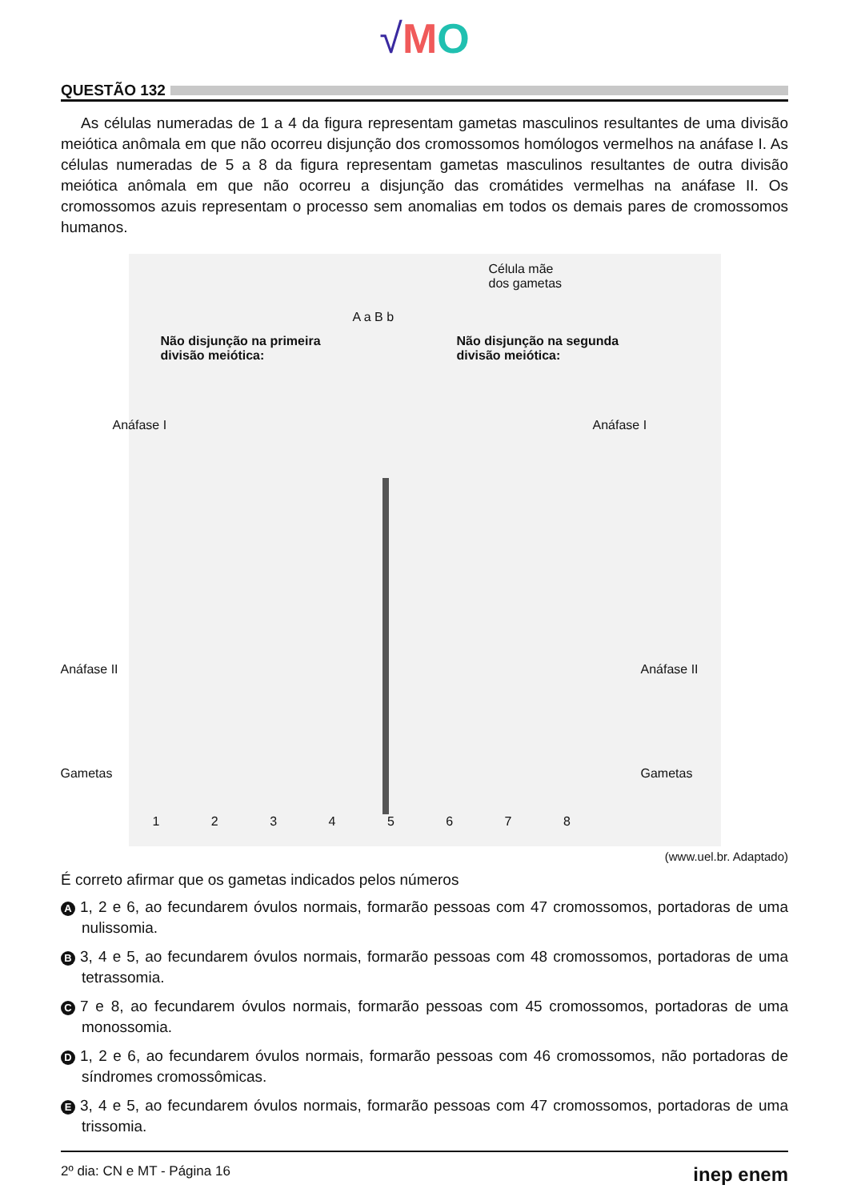√MO
QUESTÃO 132
As células numeradas de 1 a 4 da figura representam gametas masculinos resultantes de uma divisão meiótica anômala em que não ocorreu disjunção dos cromossomos homólogos vermelhos na anáfase I. As células numeradas de 5 a 8 da figura representam gametas masculinos resultantes de outra divisão meiótica anômala em que não ocorreu a disjunção das cromátides vermelhas na anáfase II. Os cromossomos azuis representam o processo sem anomalias em todos os demais pares de cromossomos humanos.
A a B b
Célula mãe
dos gametas
Não disjunção na primeira
divisão meiótica:
Não disjunção na segunda
divisão meiótica:
Anáfase I Anáfase I
Anáfase II Anáfase II
Gametas Gametas
1 2 3 4 5 6 7 8
(www.uel.br. Adaptado)
É correto afirmar que os gametas indicados pelos números
A 1, 2 e 6, ao fecundarem óvulos normais, formarão pessoas com 47 cromossomos, portadoras de uma nulissomia.
B 3, 4 e 5, ao fecundarem óvulos normais, formarão pessoas com 48 cromossomos, portadoras de uma tetrassomia.
C 7 e 8, ao fecundarem óvulos normais, formarão pessoas com 45 cromossomos, portadoras de uma monossomia.
D 1, 2 e 6, ao fecundarem óvulos normais, formarão pessoas com 46 cromossomos, não portadoras de síndromes cromossômicas.
E 3, 4 e 5, ao fecundarem óvulos normais, formarão pessoas com 47 cromossomos, portadoras de uma trissomia.
2º dia: CN e MT - Página 16 inep enem